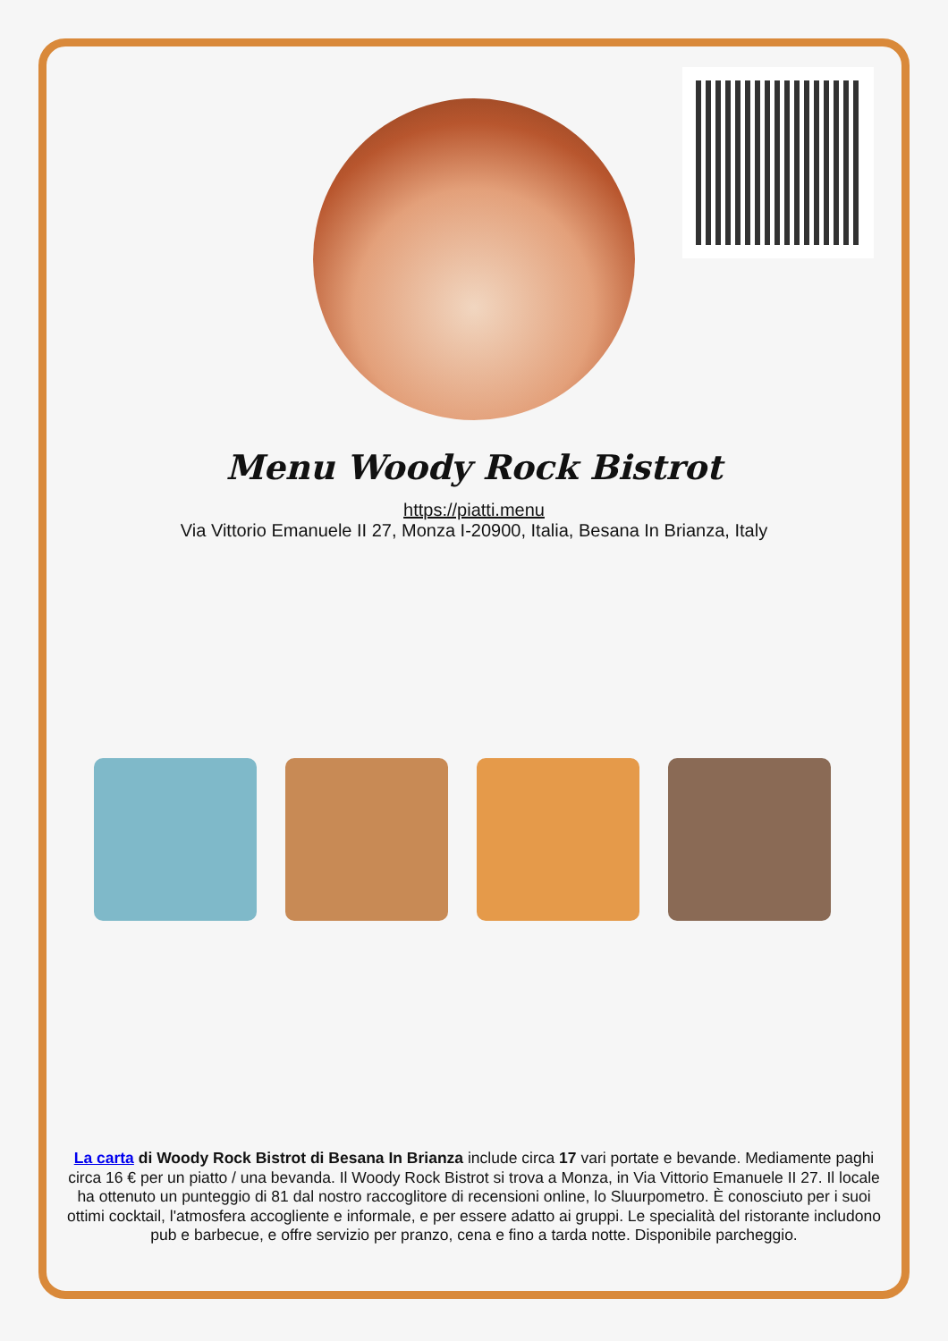Menu Woody Rock Bistrot
https://piatti.menu
Via Vittorio Emanuele II 27, Monza I-20900, Italia, Besana In Brianza, Italy
La carta di Woody Rock Bistrot di Besana In Brianza include circa 17 vari portate e bevande. Mediamente paghi circa 16 € per un piatto / una bevanda. Il Woody Rock Bistrot si trova a Monza, in Via Vittorio Emanuele II 27. Il locale ha ottenuto un punteggio di 81 dal nostro raccoglitore di recensioni online, lo Sluurpometro. È conosciuto per i suoi ottimi cocktail, l'atmosfera accogliente e informale, e per essere adatto ai gruppi. Le specialità del ristorante includono pub e barbecue, e offre servizio per pranzo, cena e fino a tarda notte. Disponibile parcheggio.